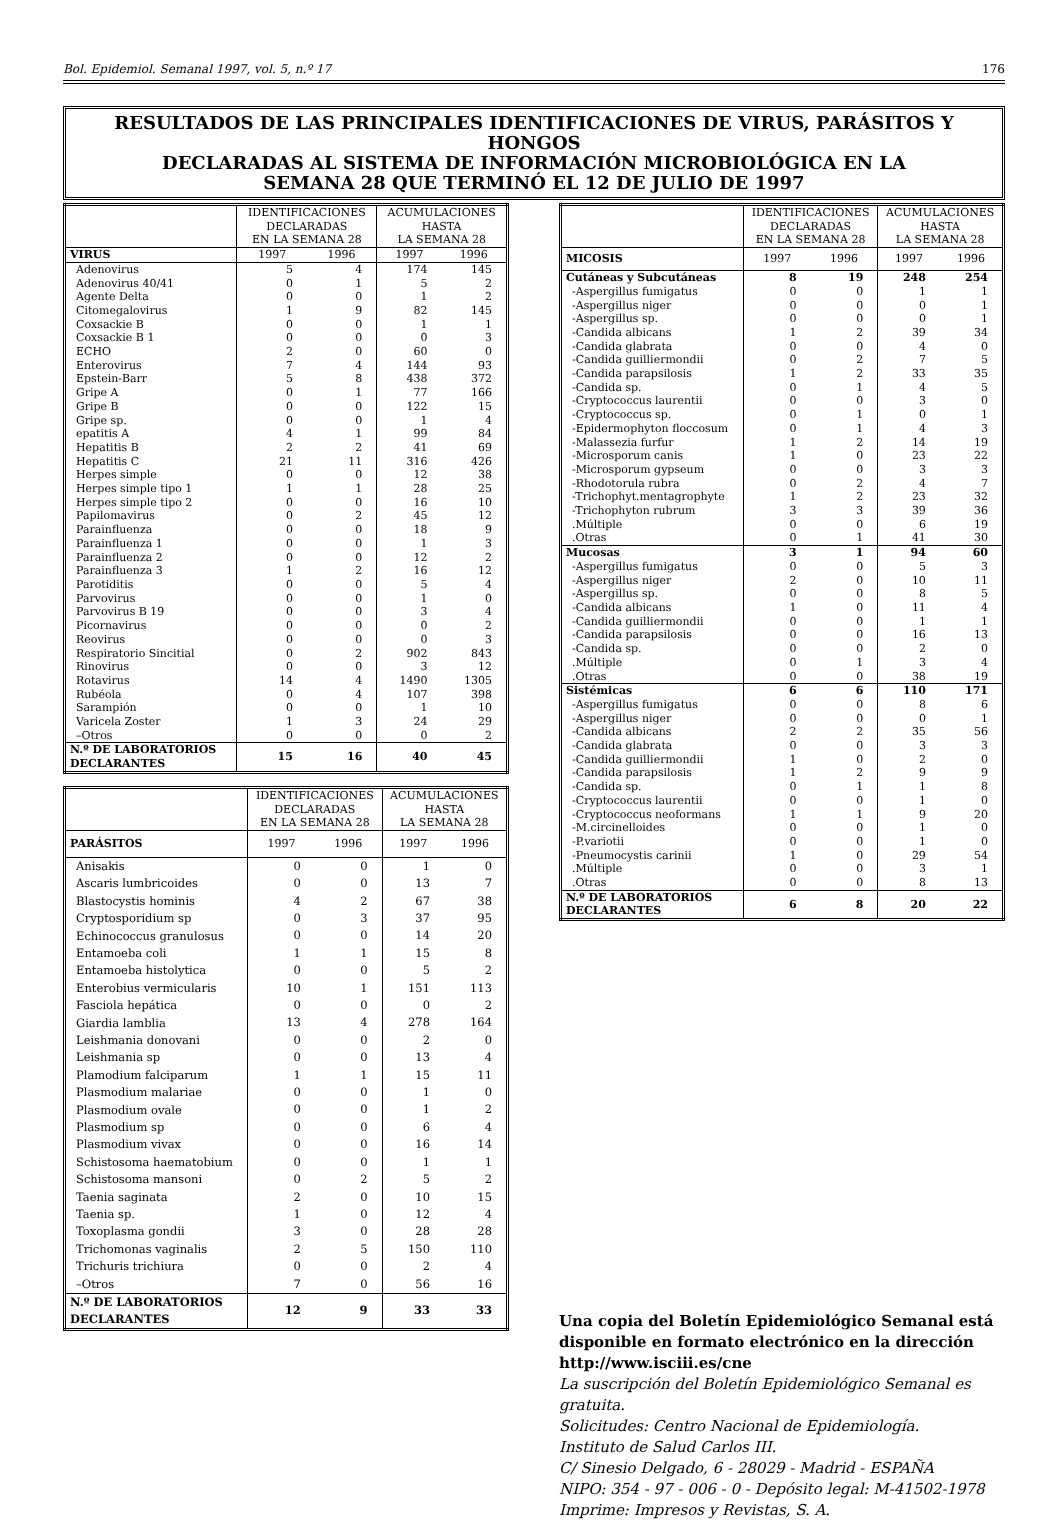Bol. Epidemiol. Semanal 1997, vol. 5, n.º 17 176
RESULTADOS DE LAS PRINCIPALES IDENTIFICACIONES DE VIRUS, PARÁSITOS Y HONGOS
DECLARADAS AL SISTEMA DE INFORMACIÓN MICROBIOLÓGICA EN LA
SEMANA 28 QUE TERMINÓ EL 12 DE JULIO DE 1997
| | IDENTIFICACIONES DECLARADAS EN LA SEMANA 28 | | ACUMULACIONES HASTA LA SEMANA 28 | |
| --- | --- | --- | --- | --- |
| VIRUS | 1997 | 1996 | 1997 | 1996 |
| Adenovirus | 5 | 4 | 174 | 145 |
| Adenovirus 40/41 | 0 | 1 | 5 | 2 |
| Agente Delta | 0 | 0 | 1 | 2 |
| Citomegalovirus | 1 | 9 | 82 | 145 |
| Coxsackie B | 0 | 0 | 1 | 1 |
| Coxsackie B 1 | 0 | 0 | 0 | 3 |
| ECHO | 2 | 0 | 60 | 0 |
| Enterovirus | 7 | 4 | 144 | 93 |
| Epstein-Barr | 5 | 8 | 438 | 372 |
| Gripe A | 0 | 1 | 77 | 166 |
| Gripe B | 0 | 0 | 122 | 15 |
| Gripe sp. | 0 | 0 | 1 | 4 |
| epatitis A | 4 | 1 | 99 | 84 |
| Hepatitis B | 2 | 2 | 41 | 69 |
| Hepatitis C | 21 | 11 | 316 | 426 |
| Herpes simple | 0 | 0 | 12 | 38 |
| Herpes simple tipo 1 | 1 | 1 | 28 | 25 |
| Herpes simple tipo 2 | 0 | 0 | 16 | 10 |
| Papilomavirus | 0 | 2 | 45 | 12 |
| Parainfluenza | 0 | 0 | 18 | 9 |
| Parainfluenza 1 | 0 | 0 | 1 | 3 |
| Parainfluenza 2 | 0 | 0 | 12 | 2 |
| Parainfluenza 3 | 1 | 2 | 16 | 12 |
| Parotiditis | 0 | 0 | 5 | 4 |
| Parvovirus | 0 | 0 | 1 | 0 |
| Parvovirus B 19 | 0 | 0 | 3 | 4 |
| Picornavirus | 0 | 0 | 0 | 2 |
| Reovirus | 0 | 0 | 0 | 3 |
| Respiratorio Sincitial | 0 | 2 | 902 | 843 |
| Rinovirus | 0 | 0 | 3 | 12 |
| Rotavirus | 14 | 4 | 1490 | 1305 |
| Rubéola | 0 | 4 | 107 | 398 |
| Sarampión | 0 | 0 | 1 | 10 |
| Varicela Zoster | 1 | 3 | 24 | 29 |
| –Otros | 0 | 0 | 0 | 2 |
| N.º DE LABORATORIOS DECLARANTES | 15 | 16 | 40 | 45 |
| | IDENTIFICACIONES DECLARADAS EN LA SEMANA 28 | | ACUMULACIONES HASTA LA SEMANA 28 | |
| --- | --- | --- | --- | --- |
| PARÁSITOS | 1997 | 1996 | 1997 | 1996 |
| Anisakis | 0 | 0 | 1 | 0 |
| Ascaris lumbricoides | 0 | 0 | 13 | 7 |
| Blastocystis hominis | 4 | 2 | 67 | 38 |
| Cryptosporidium sp | 0 | 3 | 37 | 95 |
| Echinococcus granulosus | 0 | 0 | 14 | 20 |
| Entamoeba coli | 1 | 1 | 15 | 8 |
| Entamoeba histolytica | 0 | 0 | 5 | 2 |
| Enterobius vermicularis | 10 | 1 | 151 | 113 |
| Fasciola hepática | 0 | 0 | 0 | 2 |
| Giardia lamblia | 13 | 4 | 278 | 164 |
| Leishmania donovani | 0 | 0 | 2 | 0 |
| Leishmania sp | 0 | 0 | 13 | 4 |
| Plamodium falciparum | 1 | 1 | 15 | 11 |
| Plasmodium malariae | 0 | 0 | 1 | 0 |
| Plasmodium ovale | 0 | 0 | 1 | 2 |
| Plasmodium sp | 0 | 0 | 6 | 4 |
| Plasmodium vivax | 0 | 0 | 16 | 14 |
| Schistosoma haematobium | 0 | 0 | 1 | 1 |
| Schistosoma mansoni | 0 | 2 | 5 | 2 |
| Taenia saginata | 2 | 0 | 10 | 15 |
| Taenia sp. | 1 | 0 | 12 | 4 |
| Toxoplasma gondii | 3 | 0 | 28 | 28 |
| Trichomonas vaginalis | 2 | 5 | 150 | 110 |
| Trichuris trichiura | 0 | 0 | 2 | 4 |
| –Otros | 7 | 0 | 56 | 16 |
| N.º DE LABORATORIOS DECLARANTES | 12 | 9 | 33 | 33 |
| | IDENTIFICACIONES DECLARADAS EN LA SEMANA 28 | | ACUMULACIONES HASTA LA SEMANA 28 | |
| --- | --- | --- | --- | --- |
| MICOSIS | 1997 | 1996 | 1997 | 1996 |
| Cutáneas y Subcutáneas | 8 | 19 | 248 | 254 |
| -Aspergillus fumigatus | 0 | 0 | 1 | 1 |
| -Aspergillus niger | 0 | 0 | 0 | 1 |
| -Aspergillus sp. | 0 | 0 | 0 | 1 |
| -Candida albicans | 1 | 2 | 39 | 34 |
| -Candida glabrata | 0 | 0 | 4 | 0 |
| -Candida guilliermondii | 0 | 2 | 7 | 5 |
| -Candida parapsilosis | 1 | 2 | 33 | 35 |
| -Candida sp. | 0 | 1 | 4 | 5 |
| -Cryptococcus laurentii | 0 | 0 | 3 | 0 |
| -Cryptococcus sp. | 0 | 1 | 0 | 1 |
| -Epidermophyton floccosum | 0 | 1 | 4 | 3 |
| -Malassezia furfur | 1 | 2 | 14 | 19 |
| -Microsporum canis | 1 | 0 | 23 | 22 |
| -Microsporum gypseum | 0 | 0 | 3 | 3 |
| -Rhodotorula rubra | 0 | 2 | 4 | 7 |
| -Trichophyt.mentagrophyte | 1 | 2 | 23 | 32 |
| -Trichophyton rubrum | 3 | 3 | 39 | 36 |
| .Múltiple | 0 | 0 | 6 | 19 |
| .Otras | 0 | 1 | 41 | 30 |
| Mucosas | 3 | 1 | 94 | 60 |
| -Aspergillus fumigatus | 0 | 0 | 5 | 3 |
| -Aspergillus niger | 2 | 0 | 10 | 11 |
| -Aspergillus sp. | 0 | 0 | 8 | 5 |
| -Candida albicans | 1 | 0 | 11 | 4 |
| -Candida guilliermondii | 0 | 0 | 1 | 1 |
| -Candida parapsilosis | 0 | 0 | 16 | 13 |
| -Candida sp. | 0 | 0 | 2 | 0 |
| .Múltiple | 0 | 1 | 3 | 4 |
| .Otras | 0 | 0 | 38 | 19 |
| Sistémicas | 6 | 6 | 110 | 171 |
| -Aspergillus fumigatus | 0 | 0 | 8 | 6 |
| -Aspergillus niger | 0 | 0 | 0 | 1 |
| -Candida albicans | 2 | 2 | 35 | 56 |
| -Candida glabrata | 0 | 0 | 3 | 3 |
| -Candida guilliermondii | 1 | 0 | 2 | 0 |
| -Candida parapsilosis | 1 | 2 | 9 | 9 |
| -Candida sp. | 0 | 1 | 1 | 8 |
| -Cryptococcus laurentii | 0 | 0 | 1 | 0 |
| -Cryptococcus neoformans | 1 | 1 | 9 | 20 |
| -M.circinelloides | 0 | 0 | 1 | 0 |
| -P.variotii | 0 | 0 | 1 | 0 |
| -Pneumocystis carinii | 1 | 0 | 29 | 54 |
| .Múltiple | 0 | 0 | 3 | 1 |
| .Otras | 0 | 0 | 8 | 13 |
| N.º DE LABORATORIOS DECLARANTES | 6 | 8 | 20 | 22 |
Una copia del Boletín Epidemiológico Semanal está disponible en formato electrónico en la dirección http://www.isciii.es/cne
La suscripción del Boletín Epidemiológico Semanal es gratuita.
Solicitudes: Centro Nacional de Epidemiología.
Instituto de Salud Carlos III.
C/ Sinesio Delgado, 6 - 28029 - Madrid - ESPAÑA
NIPO: 354 - 97 - 006 - 0 - Depósito legal: M-41502-1978
Imprime: Impresos y Revistas, S. A.